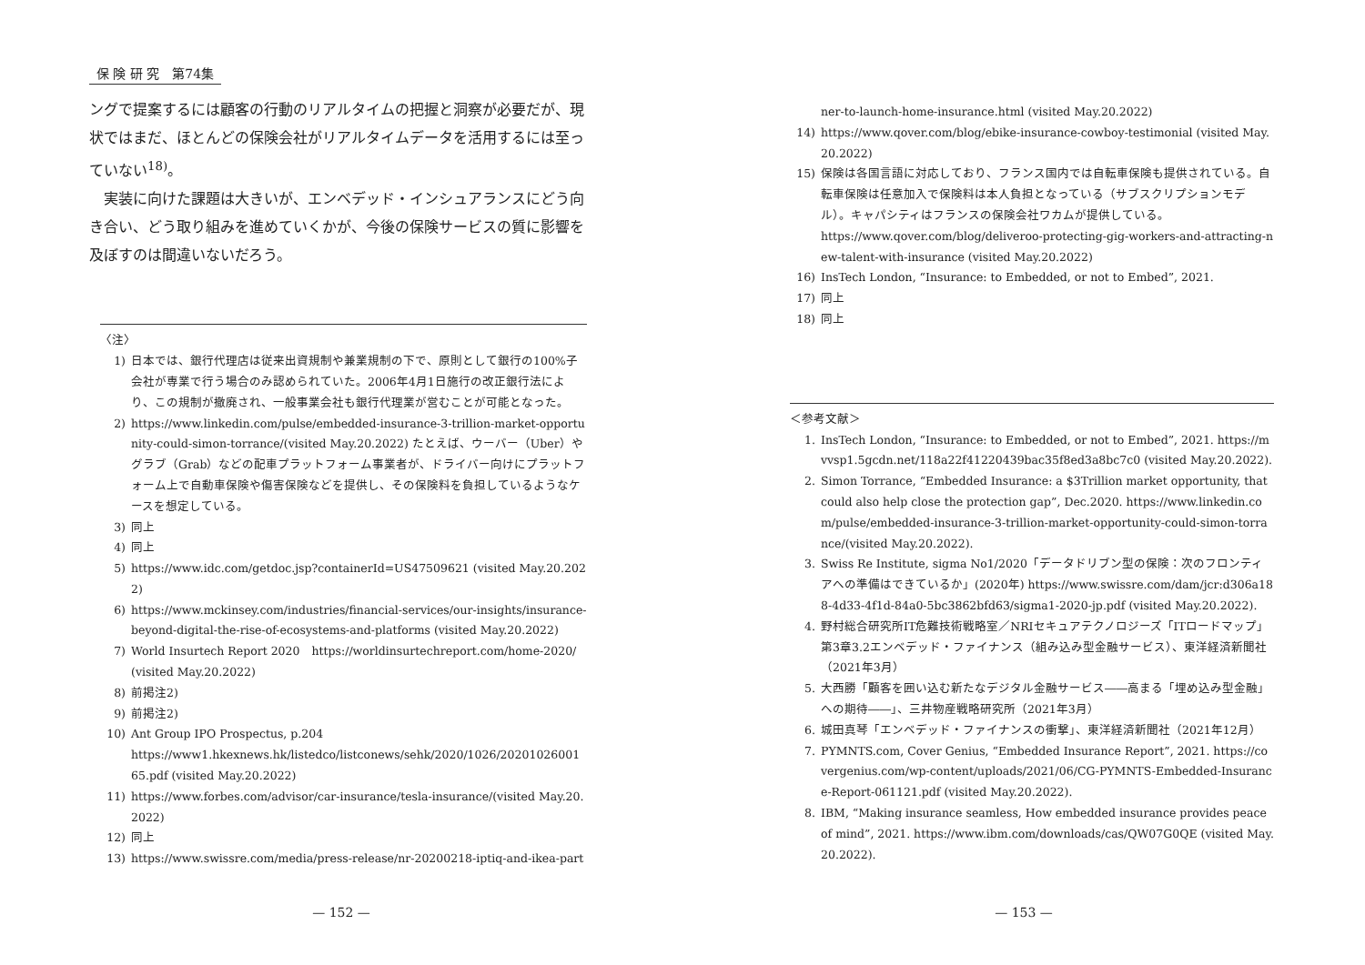保 険 研 究　第74集
ングで提案するには顧客の行動のリアルタイムの把握と洞察が必要だが、現状ではまだ、ほとんどの保険会社がリアルタイムデータを活用するには至っていない<sup>18)</sup>。
　実装に向けた課題は大きいが、エンベデッド・インシュアランスにどう向き合い、どう取り組みを進めていくかが、今後の保険サービスの質に影響を及ぼすのは間違いないだろう。
〈注〉
1) 日本では、銀行代理店は従来出資規制や兼業規制の下で、原則として銀行の100%子会社が専業で行う場合のみ認められていた。2006年4月1日施行の改正銀行法により、この規制が撤廃され、一般事業会社も銀行代理業が営むことが可能となった。
2) https://www.linkedin.com/pulse/embedded-insurance-3-trillion-market-opportunity-could-simon-torrance/(visited May.20.2022) たとえば、ウーバー（Uber）やグラブ（Grab）などの配車プラットフォーム事業者が、ドライバー向けにプラットフォーム上で自動車保険や傷害保険などを提供し、その保険料を負担しているようなケースを想定している。
3) 同上
4) 同上
5) https://www.idc.com/getdoc.jsp?containerId=US47509621 (visited May.20.2022)
6) https://www.mckinsey.com/industries/financial-services/our-insights/insurance-beyond-digital-the-rise-of-ecosystems-and-platforms (visited May.20.2022)
7) World Insurtech Report 2020　https://worldinsurtechreport.com/home-2020/ (visited May.20.2022)
8) 前掲注2)
9) 前掲注2)
10) Ant Group IPO Prospectus, p.204
https://www1.hkexnews.hk/listedco/listconews/sehk/2020/1026/2020102600165.pdf (visited May.20.2022)
11) https://www.forbes.com/advisor/car-insurance/tesla-insurance/(visited May.20.2022)
12) 同上
13) https://www.swissre.com/media/press-release/nr-20200218-iptiq-and-ikea-part
— 152 —
ner-to-launch-home-insurance.html (visited May.20.2022)
14) https://www.qover.com/blog/ebike-insurance-cowboy-testimonial (visited May.20.2022)
15) 保険は各国言語に対応しており、フランス国内では自転車保険も提供されている。自転車保険は任意加入で保険料は本人負担となっている（サブスクリプションモデル）。キャパシティはフランスの保険会社ワカムが提供している。
https://www.qover.com/blog/deliveroo-protecting-gig-workers-and-attracting-new-talent-with-insurance (visited May.20.2022)
16) InsTech London, “Insurance: to Embedded, or not to Embed”, 2021.
17) 同上
18) 同上
＜参考文献＞
1. InsTech London, “Insurance: to Embedded, or not to Embed”, 2021. https://mvvsp1.5gcdn.net/118a22f41220439bac35f8ed3a8bc7c0 (visited May.20.2022).
2. Simon Torrance, “Embedded Insurance: a $3Trillion market opportunity, that could also help close the protection gap”, Dec.2020. https://www.linkedin.com/pulse/embedded-insurance-3-trillion-market-opportunity-could-simon-torrance/(visited May.20.2022).
3. Swiss Re Institute, sigma No1/2020「データドリブン型の保険：次のフロンティアへの準備はできているか」(2020年) https://www.swissre.com/dam/jcr:d306a188-4d33-4f1d-84a0-5bc3862bfd63/sigma1-2020-jp.pdf (visited May.20.2022).
4. 野村総合研究所IT危難技術戦略室／NRIセキュアテクノロジーズ「ITロードマップ」第3章3.2エンベデッド・ファイナンス（組み込み型金融サービス）、東洋経済新聞社（2021年3月）
5. 大西勝「顧客を囲い込む新たなデジタル金融サービス――高まる「埋め込み型金融」への期待――」、三井物産戦略研究所（2021年3月）
6. 城田真琴「エンベデッド・ファイナンスの衝撃」、東洋経済新聞社（2021年12月）
7. PYMNTS.com, Cover Genius, “Embedded Insurance Report”, 2021. https://covergenius.com/wp-content/uploads/2021/06/CG-PYMNTS-Embedded-Insurance-Report-061121.pdf (visited May.20.2022).
8. IBM, “Making insurance seamless, How embedded insurance provides peace of mind”, 2021. https://www.ibm.com/downloads/cas/QW07G0QE (visited May.20.2022).
— 153 —